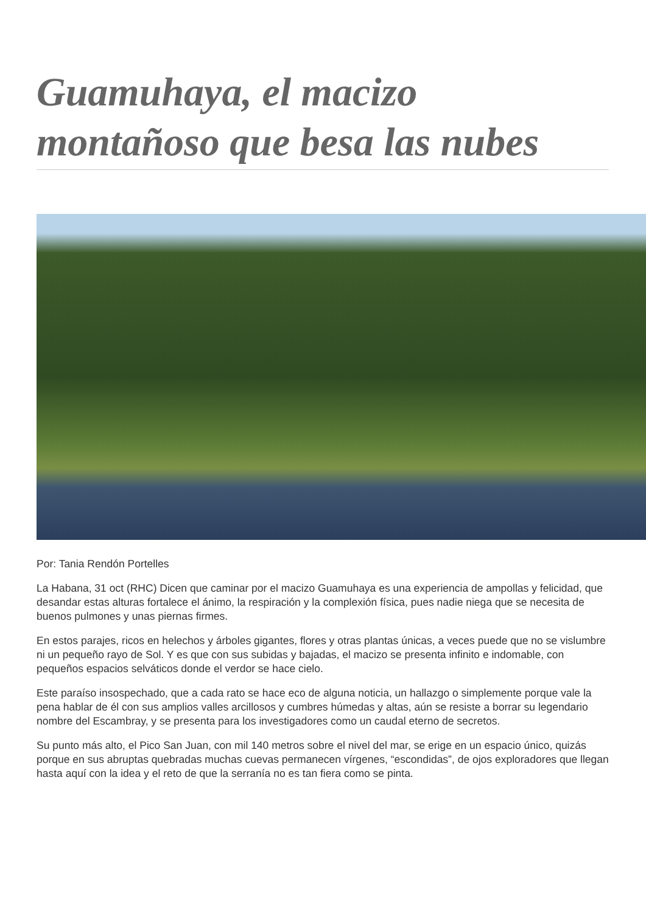Guamuhaya, el macizo montañoso que besa las nubes
Por: Tania Rendón Portelles
La Habana, 31 oct (RHC) Dicen que caminar por el macizo Guamuhaya es una experiencia de ampollas y felicidad, que desandar estas alturas fortalece el ánimo, la respiración y la complexión física, pues nadie niega que se necesita de buenos pulmones y unas piernas firmes.
En estos parajes, ricos en helechos y árboles gigantes, flores y otras plantas únicas, a veces puede que no se vislumbre ni un pequeño rayo de Sol. Y es que con sus subidas y bajadas, el macizo se presenta infinito e indomable, con pequeños espacios selváticos donde el verdor se hace cielo.
Este paraíso insospechado, que a cada rato se hace eco de alguna noticia, un hallazgo o simplemente porque vale la pena hablar de él con sus amplios valles arcillosos y cumbres húmedas y altas, aún se resiste a borrar su legendario nombre del Escambray, y se presenta para los investigadores como un caudal eterno de secretos.
Su punto más alto, el Pico San Juan, con mil 140 metros sobre el nivel del mar, se erige en un espacio único, quizás porque en sus abruptas quebradas muchas cuevas permanecen vírgenes, “escondidas”, de ojos exploradores que llegan hasta aquí con la idea y el reto de que la serranía no es tan fiera como se pinta.